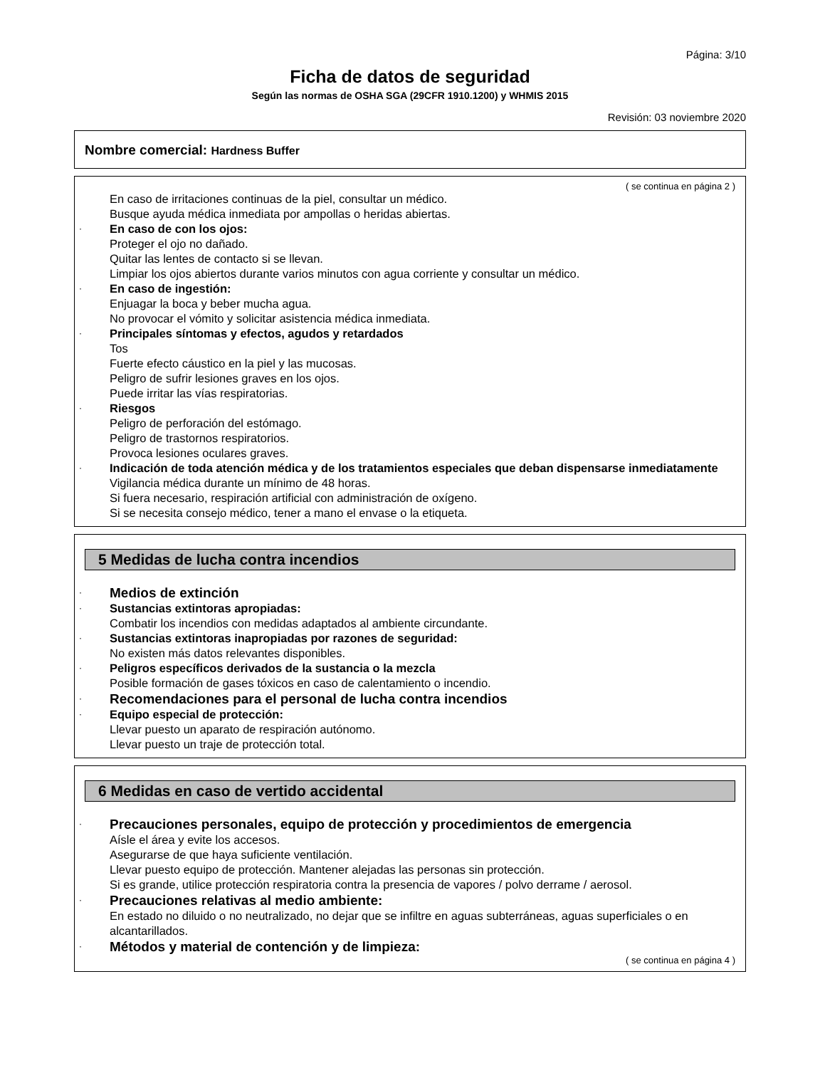Página: 3/10
Ficha de datos de seguridad
Según las normas de OSHA SGA (29CFR 1910.1200) y WHMIS 2015
Revisión: 03 noviembre 2020
Nombre comercial: Hardness Buffer
( se continua en página 2 )
En caso de irritaciones continuas de la piel, consultar un médico.
Busque ayuda médica inmediata por ampollas o heridas abiertas.
· En caso de con los ojos:
Proteger el ojo no dañado.
Quitar las lentes de contacto si se llevan.
Limpiar los ojos abiertos durante varios minutos con agua corriente y consultar un médico.
· En caso de ingestión:
Enjuagar la boca y beber mucha agua.
No provocar el vómito y solicitar asistencia médica inmediata.
· Principales síntomas y efectos, agudos y retardados
Tos
Fuerte efecto cáustico en la piel y las mucosas.
Peligro de sufrir lesiones graves en los ojos.
Puede irritar las vías respiratorias.
· Riesgos
Peligro de perforación del estómago.
Peligro de trastornos respiratorios.
Provoca lesiones oculares graves.
· Indicación de toda atención médica y de los tratamientos especiales que deban dispensarse inmediatamente
Vigilancia médica durante un mínimo de 48 horas.
Si fuera necesario, respiración artificial con administración de oxígeno.
Si se necesita consejo médico, tener a mano el envase o la etiqueta.
5 Medidas de lucha contra incendios
· Medios de extinción
· Sustancias extintoras apropiadas:
Combatir los incendios con medidas adaptados al ambiente circundante.
· Sustancias extintoras inapropiadas por razones de seguridad:
No existen más datos relevantes disponibles.
· Peligros específicos derivados de la sustancia o la mezcla
Posible formación de gases tóxicos en caso de calentamiento o incendio.
· Recomendaciones para el personal de lucha contra incendios
· Equipo especial de protección:
Llevar puesto un aparato de respiración autónomo.
Llevar puesto un traje de protección total.
6 Medidas en caso de vertido accidental
· Precauciones personales, equipo de protección y procedimientos de emergencia
Aísle el área y evite los accesos.
Asegurarse de que haya suficiente ventilación.
Llevar puesto equipo de protección. Mantener alejadas las personas sin protección.
Si es grande, utilice protección respiratoria contra la presencia de vapores / polvo derrame / aerosol.
· Precauciones relativas al medio ambiente:
En estado no diluido o no neutralizado, no dejar que se infiltre en aguas subterráneas, aguas superficiales o en alcantarillados.
· Métodos y material de contención y de limpieza:
( se continua en página 4 )